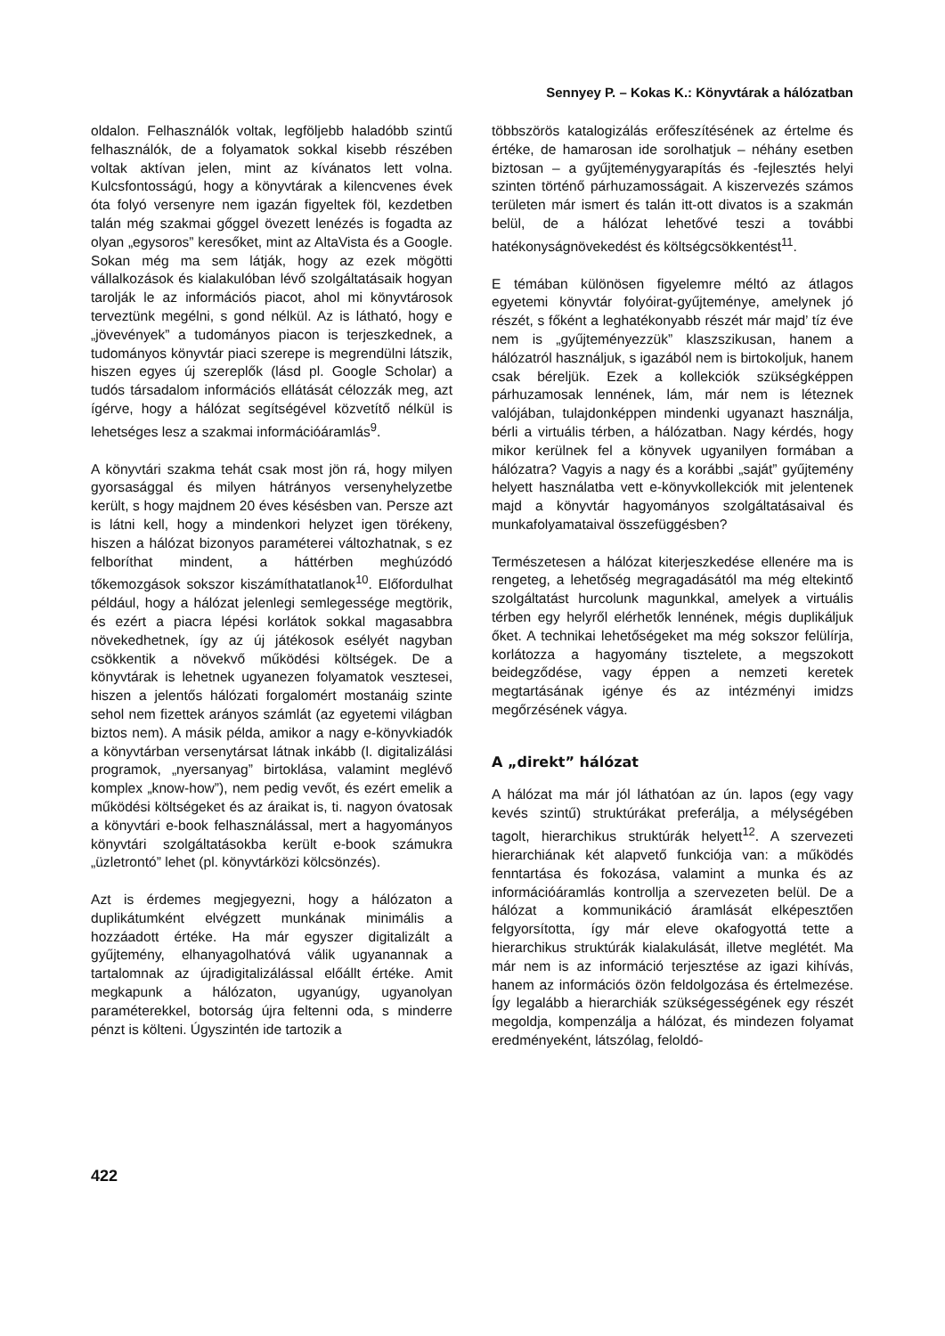Sennyey P. – Kokas K.: Könyvtárak a hálózatban
oldalon. Felhasználók voltak, legföljebb haladóbb szintű felhasználók, de a folyamatok sokkal kisebb részében voltak aktívan jelen, mint az kívánatos lett volna. Kulcsfontosságú, hogy a könyvtárak a kilencvenes évek óta folyó versenyre nem igazán figyeltek föl, kezdetben talán még szakmai gőggel övezett lenézés is fogadta az olyan „egysoros” keresőket, mint az AltaVista és a Google. Sokan még ma sem látják, hogy az ezek mögötti vállalkozások és kialakulóban lévő szolgáltatásaik hogyan tarolják le az információs piacot, ahol mi könyvtárosok terveztünk megélni, s gond nélkül. Az is látható, hogy e „jövevények” a tudományos piacon is terjeszkednek, a tudományos könyvtár piaci szerepe is megrendülni látszik, hiszen egyes új szereplők (lásd pl. Google Scholar) a tudós társadalom információs ellátását célozzák meg, azt ígérve, hogy a hálózat segítségével közvetítő nélkül is lehetséges lesz a szakmai információáramlás<sup>9</sup>.
A könyvtári szakma tehát csak most jön rá, hogy milyen gyorsasággal és milyen hátrányos versenyhelyzetbe került, s hogy majdnem 20 éves késésben van. Persze azt is látni kell, hogy a mindenkori helyzet igen törékeny, hiszen a hálózat bizonyos paraméterei változhatnak, s ez felboríthat mindent, a háttérben meghúzódó tőkemozgások sokszor kiszámíthatatlanok<sup>10</sup>. Előfordulhat például, hogy a hálózat jelenlegi semlegessége megtörik, és ezért a piacra lépési korlátok sokkal magasabbra növekedhetnek, így az új játékosok esélyét nagyban csökkentik a növekvő működési költségek. De a könyvtárak is lehetnek ugyanezen folyamatok vesztesei, hiszen a jelentős hálózati forgalomért mostanáig szinte sehol nem fizettek arányos számlát (az egyetemi világban biztos nem). A másik példa, amikor a nagy e-könyvkiadók a könyvtárban versenytársat látnak inkább (l. digitalizálási programok, „nyersanyag” birtoklása, valamint meglévő komplex „know-how”), nem pedig vevőt, és ezért emelik a működési költségeket és az áraikat is, ti. nagyon óvatosak a könyvtári e-book felhasználással, mert a hagyományos könyvtári szolgáltatásokba került e-book számukra „üzletrontó” lehet (pl. könyvtárközi kölcsönzés).
Azt is érdemes megjegyezni, hogy a hálózaton a duplikátumként elvégzett munkának minimális a hozzáadott értéke. Ha már egyszer digitalizált a gyűjtemény, elhanyagolhatóvá válik ugyanannak a tartalomnak az újradigitalizálással előállt értéke. Amit megkapunk a hálózaton, ugyanúgy, ugyanolyan paraméterekkel, botorság újra feltenni oda, s minderre pénzt is költeni. Úgyszintén ide tartozik a
többszörös katalogizálás erőfeszítésének az értelme és értéke, de hamarosan ide sorolhatjuk – néhány esetben biztosan – a gyűjteménygyarapítás és -fejlesztés helyi szinten történő párhuzamosságait. A kiszervezés számos területen már ismert és talán itt-ott divatos is a szakmán belül, de a hálózat lehetővé teszi a további hatékonyságnövekedést és költségcsökkentést<sup>11</sup>.
E témában különösen figyelemre méltó az átlagos egyetemi könyvtár folyóirat-gyűjteménye, amelynek jó részét, s főként a leghatékonyabb részét már majd’ tíz éve nem is „gyűjteményezzük” klaszszikusan, hanem a hálózatról használjuk, s igazából nem is birtokoljuk, hanem csak béreljük. Ezek a kollekciók szükségképpen párhuzamosak lennének, lám, már nem is léteznek valójában, tulajdonképpen mindenki ugyanazt használja, bérli a virtuális térben, a hálózatban. Nagy kérdés, hogy mikor kerülnek fel a könyvek ugyanilyen formában a hálózatra? Vagyis a nagy és a korábbi „saját” gyűjtemény helyett használatba vett e-könyvkollekciók mit jelentenek majd a könyvtár hagyományos szolgáltatásaival és munkafolyamataival összefüggésben?
Természetesen a hálózat kiterjeszkedése ellenére ma is rengeteg, a lehetőség megragadásától ma még eltekintő szolgáltatást hurcolunk magunkkal, amelyek a virtuális térben egy helyről elérhetők lennének, mégis duplikáljuk őket. A technikai lehetőségeket ma még sokszor felülírja, korlátozza a hagyomány tisztelete, a megszokott beidegződése, vagy éppen a nemzeti keretek megtartásának igénye és az intézményi imidzs megőrzésének vágya.
A „direkt” hálózat
A hálózat ma már jól láthatóan az ún. lapos (egy vagy kevés szintű) struktúrákat preferálja, a mélységében tagolt, hierarchikus struktúrák helyett<sup>12</sup>. A szervezeti hierarchiának két alapvető funkciója van: a működés fenntartása és fokozása, valamint a munka és az információáramlás kontrollja a szervezeten belül. De a hálózat a kommunikáció áramlását elképesztően felgyorsította, így már eleve okafogyottá tette a hierarchikus struktúrák kialakulását, illetve meglétét. Ma már nem is az információ terjesztése az igazi kihívás, hanem az információs özön feldolgozása és értelmezése. Így legalább a hierarchiák szükségességének egy részét megoldja, kompenzálja a hálózat, és mindezen folyamat eredményeként, látszólag, feloldó-
422